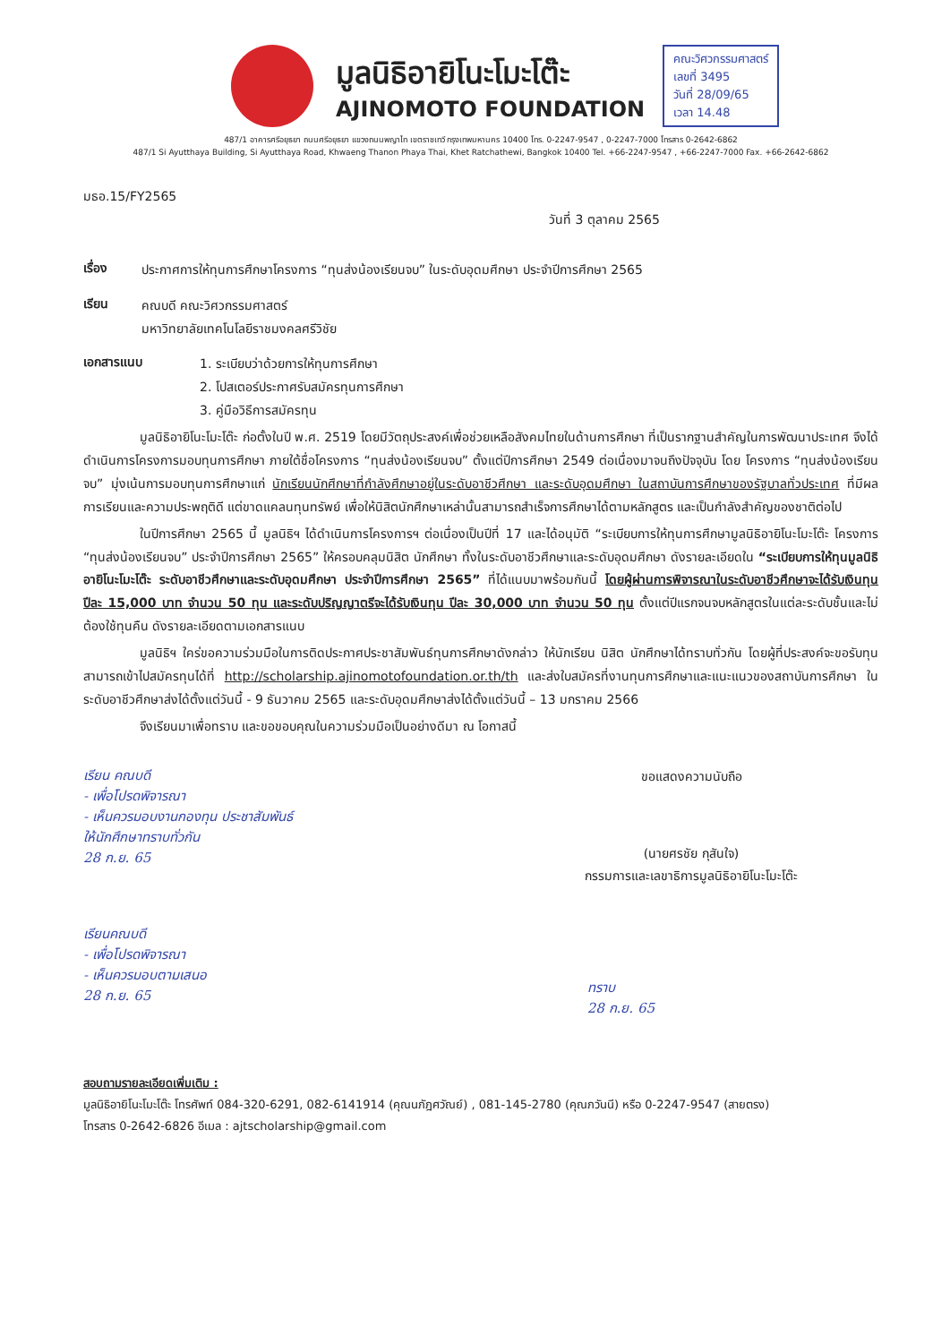มูลนิธิอายิโนะโมะโต๊ะ
AJINOMOTO FOUNDATION
คณะวิศวกรรมศาสตร์
เลขที่ 3495
วันที่ 28/09/65
เวลา 14.48
487/1 อาคารศรีอยุธยา ถนนศรีอยุธยา แขวงถนนพญาไท เขตราชเทวี กรุงเทพมหานคร 10400 โทร. 0-2247-9547 , 0-2247-7000 โทรสาร 0-2642-6862
487/1 Si Ayutthaya Building, Si Ayutthaya Road, Khwaeng Thanon Phaya Thai, Khet Ratchathewi, Bangkok 10400 Tel. +66-2247-9547 , +66-2247-7000 Fax. +66-2642-6862
มธอ.15/FY2565
วันที่ 3 ตุลาคม 2565
เรื่อง
ประกาศการให้ทุนการศึกษาโครงการ “ทุนส่งน้องเรียนจบ” ในระดับอุดมศึกษา ประจำปีการศึกษา 2565
เรียน
คณบดี คณะวิศวกรรมศาสตร์
มหาวิทยาลัยเทคโนโลยีราชมงคลศรีวิชัย
เอกสารแนบ
1. ระเบียบว่าด้วยการให้ทุนการศึกษา
2. โปสเตอร์ประกาศรับสมัครทุนการศึกษา
3. คู่มือวิธีการสมัครทุน
มูลนิธิอายิโนะโมะโต๊ะ ก่อตั้งในปี พ.ศ. 2519 โดยมีวัตถุประสงค์เพื่อช่วยเหลือสังคมไทยในด้านการศึกษา ที่เป็นรากฐานสำคัญในการพัฒนาประเทศ จึงได้ดำเนินการโครงการมอบทุนการศึกษา ภายใต้ชื่อโครงการ “ทุนส่งน้องเรียนจบ” ตั้งแต่ปีการศึกษา 2549 ต่อเนื่องมาจนถึงปัจจุบัน โดย โครงการ “ทุนส่งน้องเรียนจบ” มุ่งเน้นการมอบทุนการศึกษาแก่ นักเรียนนักศึกษาที่กำลังศึกษาอยู่ในระดับอาชีวศึกษา และระดับอุดมศึกษา ในสถาบันการศึกษาของรัฐบาลทั่วประเทศ ที่มีผลการเรียนและความประพฤติดี แต่ขาดแคลนทุนทรัพย์ เพื่อให้นิสิตนักศึกษาเหล่านั้นสามารถสำเร็จการศึกษาได้ตามหลักสูตร และเป็นกำลังสำคัญของชาติต่อไป
ในปีการศึกษา 2565 นี้ มูลนิธิฯ ได้ดำเนินการโครงการฯ ต่อเนื่องเป็นปีที่ 17 และได้อนุมัติ “ระเบียบการให้ทุนการศึกษามูลนิธิอายิโนะโมะโต๊ะ โครงการ “ทุนส่งน้องเรียนจบ” ประจำปีการศึกษา 2565” ให้ครอบคลุมนิสิต นักศึกษา ทั้งในระดับอาชีวศึกษาและระดับอุดมศึกษา ดังรายละเอียดใน “ระเบียบการให้ทุนมูลนิธิอายิโนะโมะโต๊ะ ระดับอาชีวศึกษาและระดับอุดมศึกษา ประจำปีการศึกษา 2565” ที่ได้แนบมาพร้อมกันนี้ โดยผู้ผ่านการพิจารณาในระดับอาชีวศึกษาจะได้รับเงินทุน ปีละ 15,000 บาท จำนวน 50 ทุน และระดับปริญญาตรีจะได้รับเงินทุน ปีละ 30,000 บาท จำนวน 50 ทุน ตั้งแต่ปีแรกจนจบหลักสูตรในแต่ละระดับชั้นและไม่ต้องใช้ทุนคืน ดังรายละเอียดตามเอกสารแนบ
มูลนิธิฯ ใคร่ขอความร่วมมือในการติดประกาศประชาสัมพันธ์ทุนการศึกษาดังกล่าว ให้นักเรียน นิสิต นักศึกษาได้ทราบทั่วกัน โดยผู้ที่ประสงค์จะขอรับทุนสามารถเข้าไปสมัครทุนได้ที่ http://scholarship.ajinomotofoundation.or.th/th และส่งใบสมัครที่งานทุนการศึกษาและแนะแนวของสถาบันการศึกษา ในระดับอาชีวศึกษาส่งได้ตั้งแต่วันนี้ - 9 ธันวาคม 2565 และระดับอุดมศึกษาส่งได้ตั้งแต่วันนี้ – 13 มกราคม 2566
จึงเรียนมาเพื่อทราบ และขอขอบคุณในความร่วมมือเป็นอย่างดีมา ณ โอกาสนี้
เรียน คณบดี
- เพื่อโปรดพิจารณา
- เห็นควรมอบงานกองทุน ประชาสัมพันธ์
ให้นักศึกษาทราบทั่วกัน
28 ก.ย. 65
ขอแสดงความนับถือ
(นายศรชัย กุสันใจ)
กรรมการและเลขาธิการมูลนิธิอายิโนะโมะโต๊ะ
เรียนคณบดี
- เพื่อโปรดพิจารณา
- เห็นควรมอบตามเสนอ
28 ก.ย. 65
ทราบ
28 ก.ย. 65
สอบถามรายละเอียดเพิ่มเติม :
มูลนิธิอายิโนะโมะโต๊ะ โทรศัพท์ 084-320-6291, 082-6141914 (คุณนภัฎศวัณย์) , 081-145-2780 (คุณภวันนี) หรือ 0-2247-9547 (สายตรง)
โทรสาร 0-2642-6826 อีเมล : ajtscholarship@gmail.com